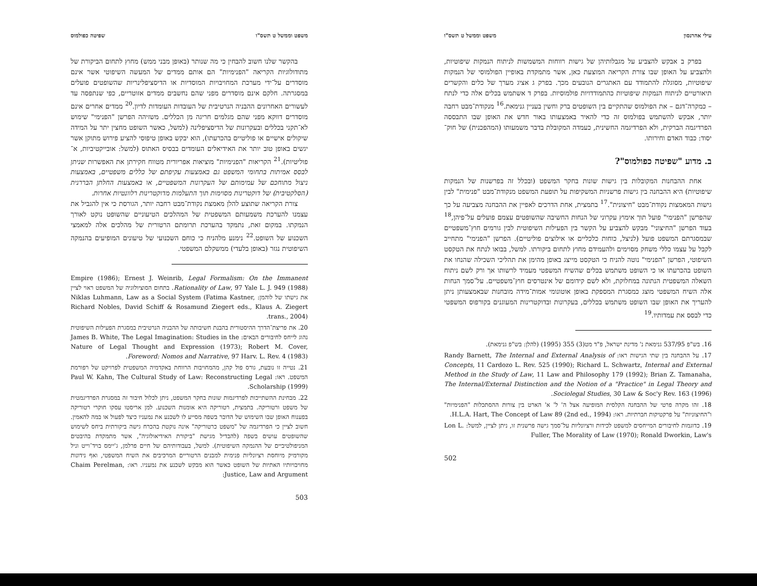משפט וממשל ט תשס"ו שפיטה כפולמוס
בהקשר שלנו חשוב להבחין כי מה שנותר (באופן מבני ממש) מחוץ לתחום הביקורת של מתודולוגיות הקריאה "הפנימיות" הם אותם ממדים של המעשה השיפוטי אשר אינם מוסדרים על־ידי מערכת המחויבויות המוסדיות או הדיסציפלינריות שהשופטים פועלים במסגרתה. חלקם אינם מוסדרים מפני שהם נחשבים ממדים אזוטריים, כפי שנתפסה עד לעשורים האחרונים ההבניה הנרטיבית של העובדות העומדות לדיון.<sup>20</sup> ממדים אחרים אינם מוסדרים דווקא מפני שהם מגלמים חריגה מן הכללים. משזיהה הפרשן "הפנימי" שימוש לא־תקני בכללים ובעקרונות של הדיסציפלינה (למשל, כאשר השופט מחצין יתר על המידה שיקולים אישיים או פוליטיים בהכרעתו), הוא יבקש באופן טיפוסי להציע פירוש מתוקן אשר יגשים באופן טוב יותר את האידיאלים העומדים בבסיס האתוס (למשל: אובייקטיביות, א־פוליטיות).<sup>21</sup> הקריאות "הפנימיות" מוציאות אפריורית מטווח חקירתן את האפשרות שניתן לבסס אמיתות בתחומי המשפט גם באמצעות עקיפתם של כללים משפטיים, באמצעות ניצול מתוחכם של עמימותם של העקרונות המשפטיים, או באמצעות החלתן הבררנית (הסלקטיבית) של דוקטרינות מסוימות תוך התעלמות מדוקטרינות רלוונטיות אחרות.
צורת הקריאה שתוצע להלן מאמצת נקודת־מבט רחבה יותר, הגורסת כי אין להגביל את עצמנו להערכת משמעותם המשפטית של המהלכים הטיעוניים שהשופט נוקט לאורך הנמקתו. במקום זאת, נתמקד בהערכת תרומתם הרטורית של מהלכים אלה למאמצי השכנוע של השופט.<sup>22</sup> נימנע מלהניח כי כוחם השכנועי של טיעונים המופיעים בהנמקה השיפוטית נגזר (באופן בלעדי) ממשקלם המשפטי.
Empire (1986); Ernest J. Weinrib, Legal Formalism: On the Immanent Rationality of Law, 97 Yale L. J. 949 (1988). בתחום הסוציולוגיה של המשפט ראוי לציין את גישתו של לוהמן: Niklas Luhmann, Law as a Social System (Fatima Kastner, Richard Nobles, David Schiff & Rosamund Ziegert eds., Klaus A. Ziegert trans., 2004).
20. את פריצת־הדרך ההיסטורית בהבנת חשיבותה של ההבניה הנרטיבית במסגרת הפעילות השיפוטית נהוג לייחס לחיבורים הבאים: James B. White, The Legal Imagination: Studies in the Nature of Legal Thought and Expression (1973); Robert M. Cover, Foreword: Nomos and Narrative, 97 Harv. L. Rev. 4 (1983).
21. נטייה זו נובעת, גורס פול קהן, מהמחויבות הרווחת באקדמיה המשפטית לפרויקט של רפורמת המשפט. ראו: Paul W. Kahn, The Cultural Study of Law: Reconstructing Legal Scholarship (1999).
22. מבחינת ההשתייכות לפרדיגמות שונות בחקר המשפט, ניתן לכלול חיבור זה במסגרת הפרדיגמטית של משפט ורטוריקה. בתמצית, רטוריקה היא אומנות השכנוע. למן אריסטו עסקו חוקרי רטוריקה בפענוח האופן שבו השימוש של הדובר בשפה מסייע לו לשכנע את נמעניו כיצד לפעול או במה להאמין. חשוב לציין כי הפרדיגמה של "משפט כרטוריקה" אינה נוקטת בהכרח גישה ביקורתית ביחס לשימוש שהשופטים עושים בשפה (להבדיל מגישת "ביקורת האידיאולוגיה", אשר מתמקדת בהיבטים המניפולטיביים של ההנמקה השיפוטית). למשל, בעבודותיהם של חיים פרלמן, ג'יימס בויד־וייט וניל מקורמיק מיוחסת רציונליות פנימית למבנים הרטוריים המרכיבים את השיח המשפטי, ואף נידונות מחויבויותיו האתיות של השופט כאשר הוא מבקש לשכנע את נמעניו. ראו: Chaim Perelman, Justice, Law and Argument:
503
עילי אהרנסון משפט וממשל ט תשס"ו
בפרק ב אבקש להצביע על מגבלותיהן של גישות רווחות המשמשות לניתוח הנמקות שיפוטיות, ולהצביע על האופן שבו צורת הקריאה המוצעת כאן, אשר מתמקדת באופיין הפולמוסי של הנמקות שיפוטיות, מסוגלת להתמודד עם האתגרים הנובעים מכך. בפרק ג אציג מערך של כלים והקשרים תיאורטיים לניתוח הנמקות שיפוטיות כהתמודדויות פולמוסיות. בפרק ד אשתמש בכלים אלה כדי לנתח – כמקרה־דגם – את הפולמוס שהתקיים בין השופטים ברק וחשין בעניין גנימאת.<sup>16</sup> מנקודת־מבט רחבה יותר, אבקש להשתמש בפולמוס זה כדי להאיר באמצעותו באור חדש את האופן שבו התבססה הפרדיגמה הברקית, ולא הפרדיגמה החשינית, כעמדה המקובלת בדבר משמעותו (המהפכנית) של חוק־יסוד: כבוד האדם וחירותו.
ב. מדוע "שפיטה כפולמוס"?
אחת ההבחנות המקובלות בין גישות שונות בחקר המשפט (ובכלל זה בפרשנות של הנמקות שיפוטיות) היא ההבחנה בין גישות פרשניות המשקיפות על תופעת המשפט מנקודת־מבט "פנימית" לבין גישות המאמצות נקודת־מבט "חיצונית".<sup>17</sup> בתמצית, אחת הדרכים לאפיין את ההבחנה מצביעה על כך שהפרשן "הפנימי" פועל תוך אימוץ עקרוני של הנחות החשיבה שהשופטים עצמם פועלים על־פיהן,<sup>18</sup> בעוד הפרשן "החיצוני" מבקש להצביע על הקשר בין הפעילות השיפוטית לבין גורמים חוץ־משפטיים שבמסגרתם המשפט פועל (לניצל, כוחות כלכליים או אילוצים פוליטיים). הפרשן "הפנימי" מתחייב לקבל על עצמו כללי משחק מסוימים ולהעמידם מחוץ לתחום ביקורתו. למשל, בבואו לנתח את הטקסט השיפוטי, הפרשן "הפנימי" נוטה להניח כי הטקסט מייצג באופן מהימן את תהליכי השכילה שהנחו את השופט בהכרעתו או כי השופט משתמש בכלים שהשיח המשפטי מעמיד לרשותו אך ורק לשם ניתוח השאלה המשפטית הנתונה במחלוקת, ולא לשם קידומם של אינטרסים חוץ־משפטיים. על־סמך הנחות אלה השיח המשפטי מוצג כמסגרת המספקת באופן אוטונומי אמות־מידה מובחנות שבאמצעותן ניתן להעריך את האופן שבו השופט משתמש בכללים, בעקרונות ובדוקטרינות המעוגנים בקורפוס המשפטי כדי לבסס את עמדותיו.<sup>19</sup>
16. בש"פ 537/95 גנימאת נ' מדינת ישראל, פ"ד מט(3) 355 (1995) (להלן: בש"פ גנימאת).
17. על ההבחנה בין שתי הגישות ראו: Randy Barnett, The Internal and External Analysis of Concepts, 11 Cardozo L. Rev. 525 (1990); Richard L. Schwartz, Internal and External Method in the Study of Law, 11 Law and Philosophy 179 (1992); Brian Z. Tamanaha, The Internal/External Distinction and the Notion of a "Practice" in Legal Theory and Sociolegal Studies, 30 Law & Soc'y Rev. 163 (1996).
18. זהו מקרה פרטי של ההבחנה הקלסית המופיעה אצל ה' ל' א' הארט בין צורות ההסתכלות "הפנימיות" ו"החיצוניות" על פרקטיקות חברתיות. ראו: H.L.A. Hart, The Concept of Law 89 (2nd ed., 1994).
19. כדוגמות לחיבורים המייחסים למשפט לכידות ורציונליות על־סמך גישה פרשנית זו, ניתן לציין, למשל: Lon L. Fuller, The Morality of Law (1970); Ronald Dworkin, Law's
502